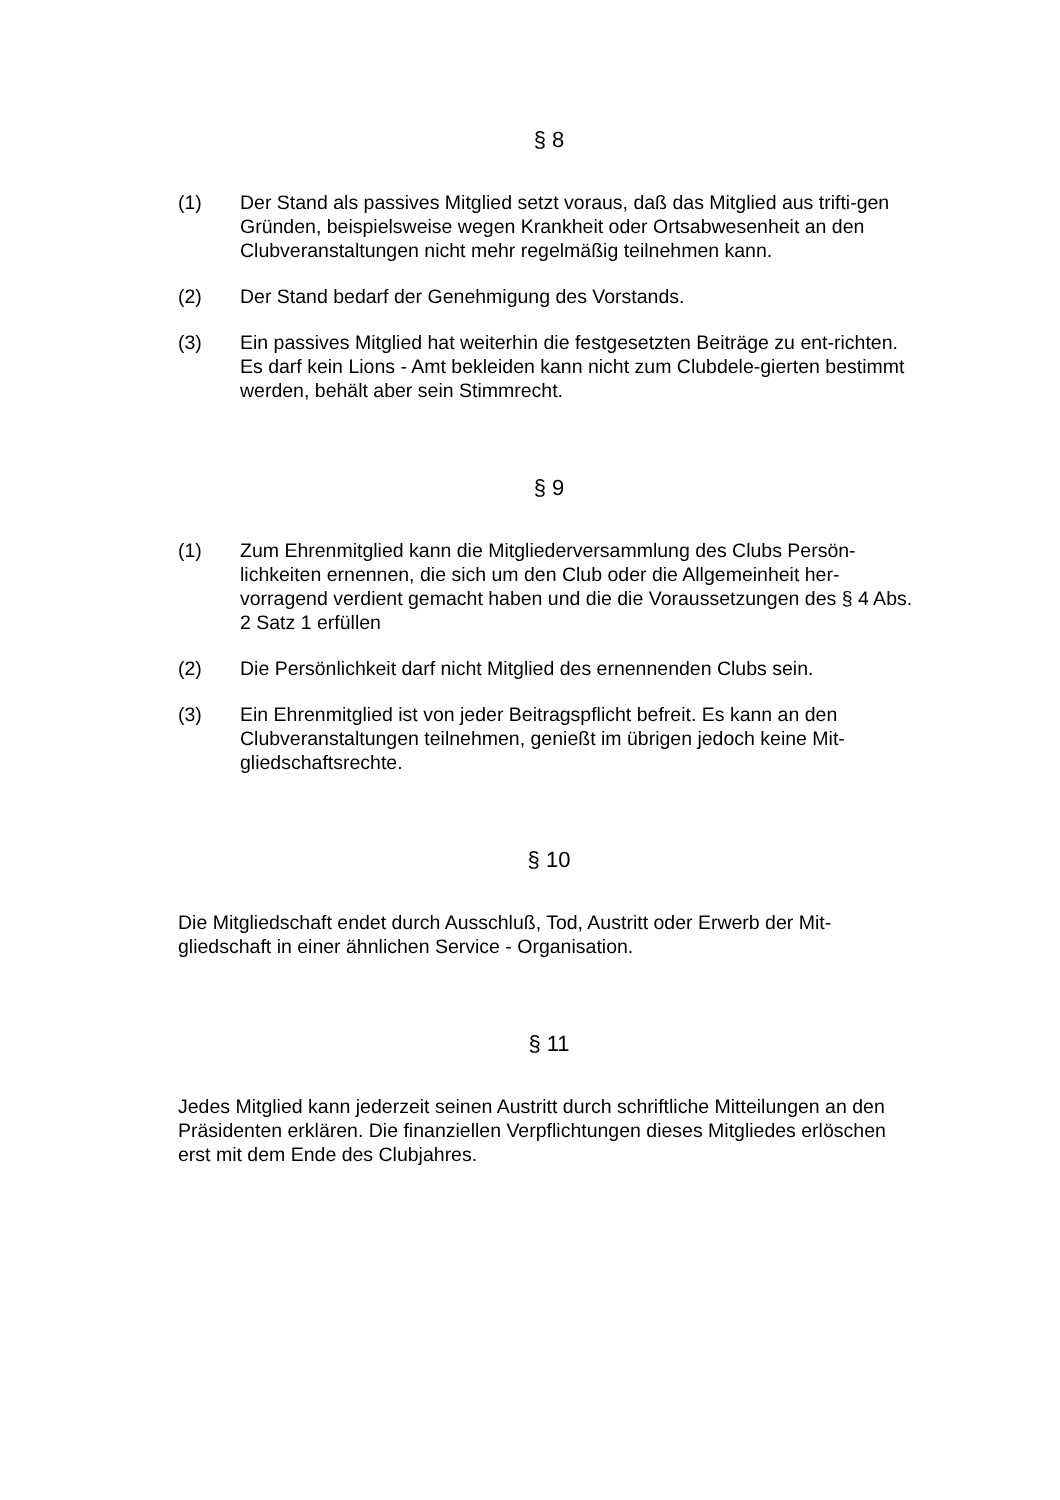§ 8
(1) Der Stand als passives Mitglied setzt voraus, daß das Mitglied aus trifti-gen Gründen, beispielsweise wegen Krankheit oder Ortsabwesenheit an den Clubveranstaltungen nicht mehr regelmäßig teilnehmen kann.
(2) Der Stand bedarf der Genehmigung des Vorstands.
(3) Ein passives Mitglied hat weiterhin die festgesetzten Beiträge zu ent-richten. Es darf kein Lions - Amt bekleiden kann nicht zum Clubdele-gierten bestimmt werden, behält aber sein Stimmrecht.
§ 9
(1) Zum Ehrenmitglied kann die Mitgliederversammlung des Clubs Persön-lichkeiten ernennen, die sich um den Club oder die Allgemeinheit her-vorragend verdient gemacht haben und die die Voraussetzungen des § 4 Abs. 2 Satz 1 erfüllen
(2) Die Persönlichkeit darf nicht Mitglied des ernennenden Clubs sein.
(3) Ein Ehrenmitglied ist von jeder Beitragspflicht befreit. Es kann an den Clubveranstaltungen teilnehmen, genießt im übrigen jedoch keine Mit-gliedschaftsrechte.
§ 10
Die Mitgliedschaft endet durch Ausschluß, Tod, Austritt oder Erwerb der Mit-gliedschaft in einer ähnlichen Service - Organisation.
§ 11
Jedes Mitglied kann jederzeit seinen Austritt durch schriftliche Mitteilungen an den Präsidenten erklären. Die finanziellen Verpflichtungen dieses Mitgliedes erlöschen erst mit dem Ende des Clubjahres.